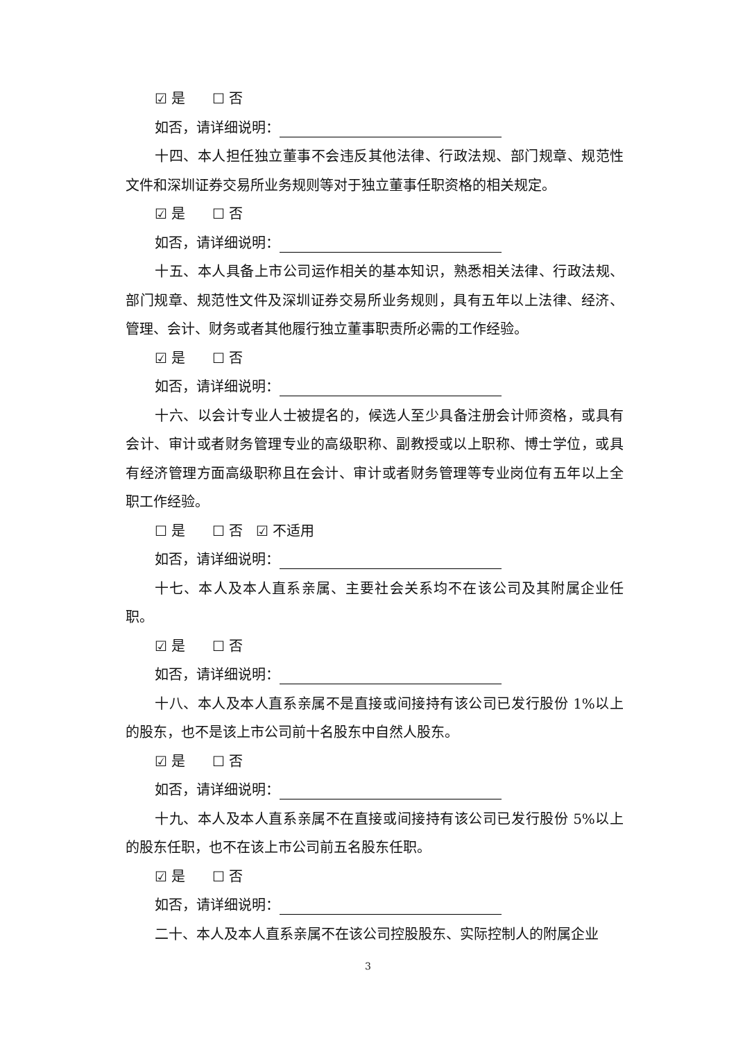☑ 是 ☐ 否
如否，请详细说明：
十四、本人担任独立董事不会违反其他法律、行政法规、部门规章、规范性文件和深圳证券交易所业务规则等对于独立董事任职资格的相关规定。
☑ 是 ☐ 否
如否，请详细说明：
十五、本人具备上市公司运作相关的基本知识，熟悉相关法律、行政法规、部门规章、规范性文件及深圳证券交易所业务规则，具有五年以上法律、经济、管理、会计、财务或者其他履行独立董事职责所必需的工作经验。
☑ 是 ☐ 否
如否，请详细说明：
十六、以会计专业人士被提名的，候选人至少具备注册会计师资格，或具有会计、审计或者财务管理专业的高级职称、副教授或以上职称、博士学位，或具有经济管理方面高级职称且在会计、审计或者财务管理等专业岗位有五年以上全职工作经验。
☐ 是 ☐ 否 ☑ 不适用
如否，请详细说明：
十七、本人及本人直系亲属、主要社会关系均不在该公司及其附属企业任职。
☑ 是 ☐ 否
如否，请详细说明：
十八、本人及本人直系亲属不是直接或间接持有该公司已发行股份 1%以上的股东，也不是该上市公司前十名股东中自然人股东。
☑ 是 ☐ 否
如否，请详细说明：
十九、本人及本人直系亲属不在直接或间接持有该公司已发行股份 5%以上的股东任职，也不在该上市公司前五名股东任职。
☑ 是 ☐ 否
如否，请详细说明：
二十、本人及本人直系亲属不在该公司控股股东、实际控制人的附属企业
3